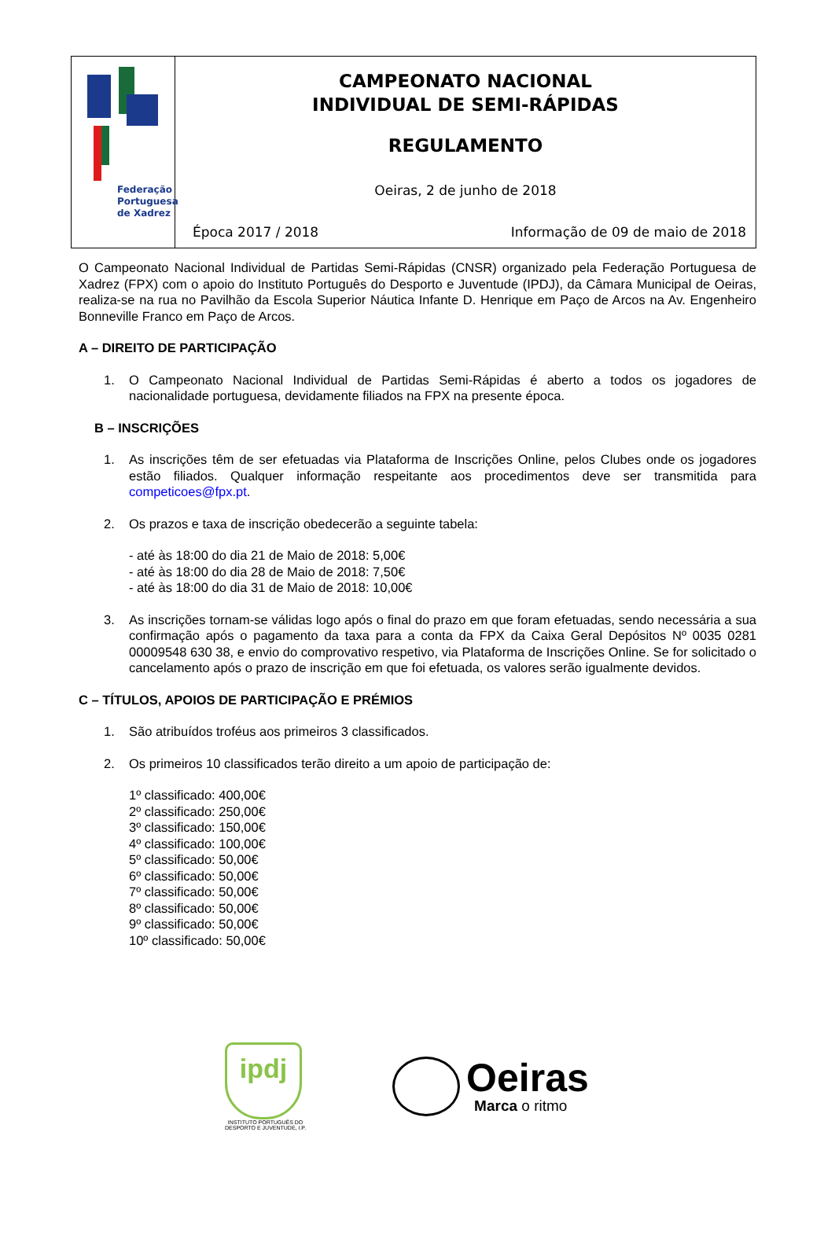Federação
Portuguesa
de Xadrez
CAMPEONATO NACIONAL
INDIVIDUAL DE SEMI-RÁPIDAS
REGULAMENTO
Oeiras, 2 de junho de 2018
Época 2017 / 2018 Informação de 09 de maio de 2018
O Campeonato Nacional Individual de Partidas Semi-Rápidas (CNSR) organizado pela Federação Portuguesa de Xadrez (FPX) com o apoio do Instituto Português do Desporto e Juventude (IPDJ), da Câmara Municipal de Oeiras, realiza-se na rua no Pavilhão da Escola Superior Náutica Infante D. Henrique em Paço de Arcos na Av. Engenheiro Bonneville Franco em Paço de Arcos.
A – DIREITO DE PARTICIPAÇÃO
1. O Campeonato Nacional Individual de Partidas Semi-Rápidas é aberto a todos os jogadores de nacionalidade portuguesa, devidamente filiados na FPX na presente época.
B – INSCRIÇÕES
1. As inscrições têm de ser efetuadas via Plataforma de Inscrições Online, pelos Clubes onde os jogadores estão filiados. Qualquer informação respeitante aos procedimentos deve ser transmitida para competicoes@fpx.pt.
2. Os prazos e taxa de inscrição obedecerão a seguinte tabela:
- até às 18:00 do dia 21 de Maio de 2018: 5,00€
- até às 18:00 do dia 28 de Maio de 2018: 7,50€
- até às 18:00 do dia 31 de Maio de 2018: 10,00€
3. As inscrições tornam-se válidas logo após o final do prazo em que foram efetuadas, sendo necessária a sua confirmação após o pagamento da taxa para a conta da FPX da Caixa Geral Depósitos Nº 0035 0281 00009548 630 38, e envio do comprovativo respetivo, via Plataforma de Inscrições Online. Se for solicitado o cancelamento após o prazo de inscrição em que foi efetuada, os valores serão igualmente devidos.
C – TÍTULOS, APOIOS DE PARTICIPAÇÃO E PRÉMIOS
1. São atribuídos troféus aos primeiros 3 classificados.
2. Os primeiros 10 classificados terão direito a um apoio de participação de:
1º classificado: 400,00€
2º classificado: 250,00€
3º classificado: 150,00€
4º classificado: 100,00€
5º classificado: 50,00€
6º classificado: 50,00€
7º classificado: 50,00€
8º classificado: 50,00€
9º classificado: 50,00€
10º classificado: 50,00€
ipdj
INSTITUTO PORTUGUÊS DO
DESPORTO E JUVENTUDE, I.P.
Oeiras
Marca o ritmo